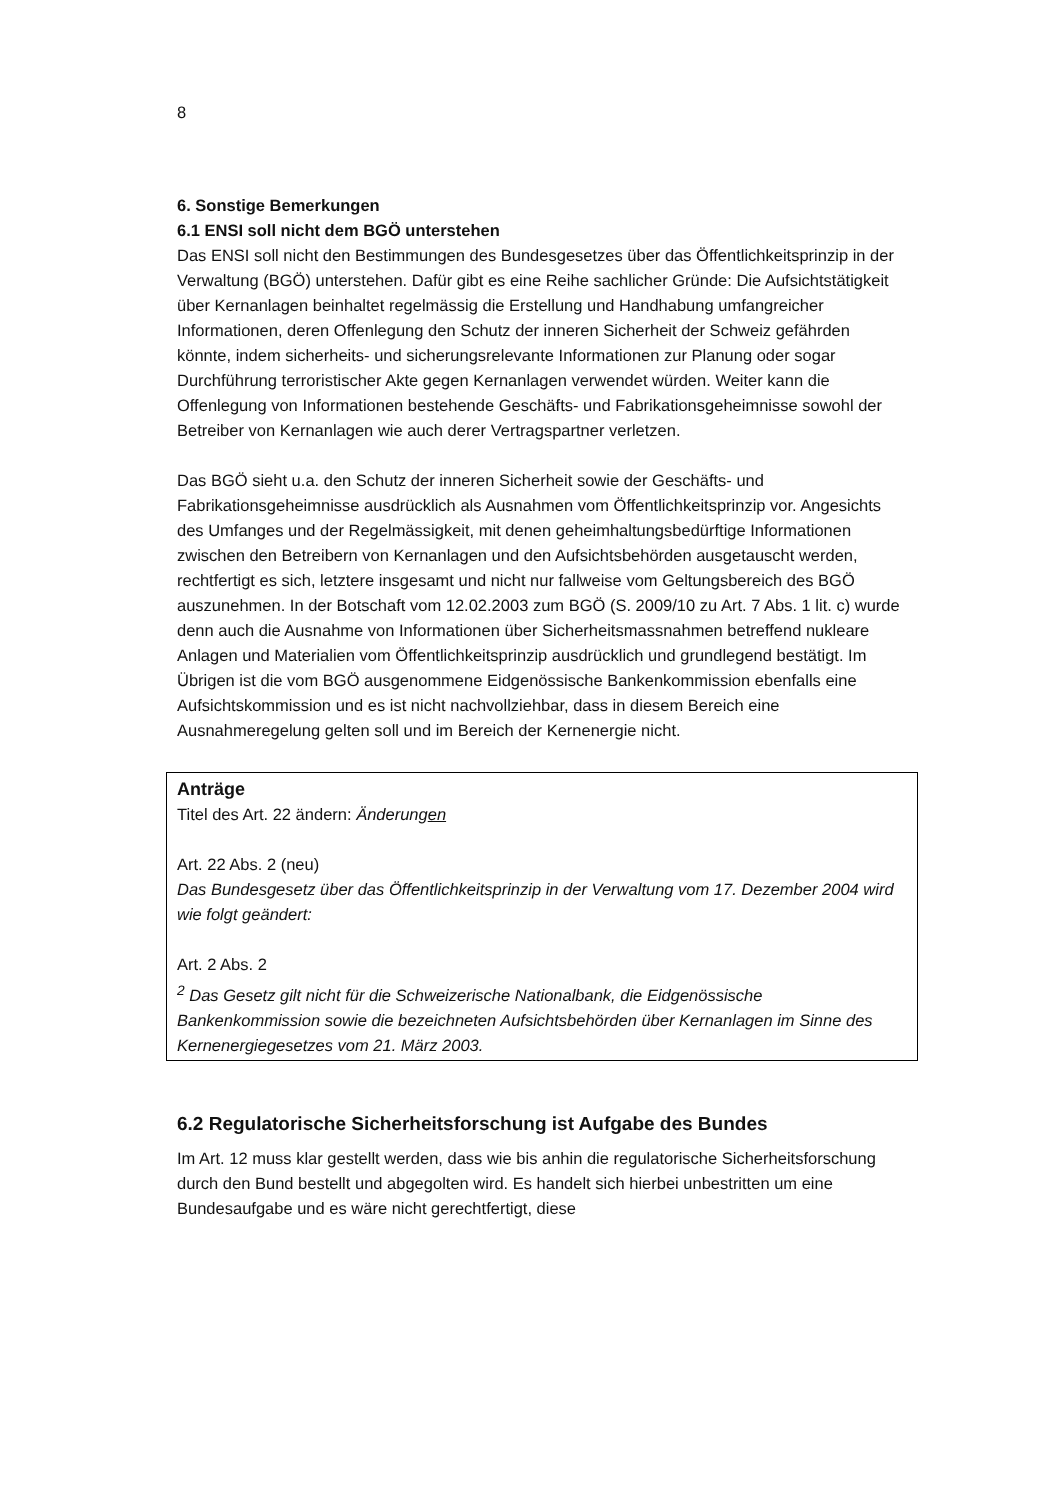8
6. Sonstige Bemerkungen
6.1 ENSI soll nicht dem BGÖ unterstehen
Das ENSI soll nicht den Bestimmungen des Bundesgesetzes über das Öffentlichkeitsprinzip in der Verwaltung (BGÖ) unterstehen. Dafür gibt es eine Reihe sachlicher Gründe: Die Aufsichtstätigkeit über Kernanlagen beinhaltet regelmässig die Erstellung und Handhabung umfangreicher Informationen, deren Offenlegung den Schutz der inneren Sicherheit der Schweiz gefährden könnte, indem sicherheits- und sicherungsrelevante Informationen zur Planung oder sogar Durchführung terroristischer Akte gegen Kernanlagen verwendet würden. Weiter kann die Offenlegung von Informationen bestehende Geschäfts- und Fabrikationsgeheimnisse sowohl der Betreiber von Kernanlagen wie auch derer Vertragspartner verletzen.
Das BGÖ sieht u.a. den Schutz der inneren Sicherheit sowie der Geschäfts- und Fabrikationsgeheimnisse ausdrücklich als Ausnahmen vom Öffentlichkeitsprinzip vor. Angesichts des Umfanges und der Regelmässigkeit, mit denen geheimhaltungsbedürftige Informationen zwischen den Betreibern von Kernanlagen und den Aufsichtsbehörden ausgetauscht werden, rechtfertigt es sich, letztere insgesamt und nicht nur fallweise vom Geltungsbereich des BGÖ auszunehmen. In der Botschaft vom 12.02.2003 zum BGÖ (S. 2009/10 zu Art. 7 Abs. 1 lit. c) wurde denn auch die Ausnahme von Informationen über Sicherheitsmassnahmen betreffend nukleare Anlagen und Materialien vom Öffentlichkeitsprinzip ausdrücklich und grundlegend bestätigt. Im Übrigen ist die vom BGÖ ausgenommene Eidgenössische Bankenkommission ebenfalls eine Aufsichtskommission und es ist nicht nachvollziehbar, dass in diesem Bereich eine Ausnahmeregelung gelten soll und im Bereich der Kernenergie nicht.
Anträge
Titel des Art. 22 ändern: Änderungen
Art. 22 Abs. 2 (neu)
Das Bundesgesetz über das Öffentlichkeitsprinzip in der Verwaltung vom 17. Dezember 2004 wird wie folgt geändert:
Art. 2 Abs. 2
<sup>2</sup> Das Gesetz gilt nicht für die Schweizerische Nationalbank, die Eidgenössische Bankenkommission sowie die bezeichneten Aufsichtsbehörden über Kernanlagen im Sinne des Kernenergiegesetzes vom 21. März 2003.
6.2 Regulatorische Sicherheitsforschung ist Aufgabe des Bundes
Im Art. 12 muss klar gestellt werden, dass wie bis anhin die regulatorische Sicherheitsforschung durch den Bund bestellt und abgegolten wird. Es handelt sich hierbei unbestritten um eine Bundesaufgabe und es wäre nicht gerechtfertigt, diese